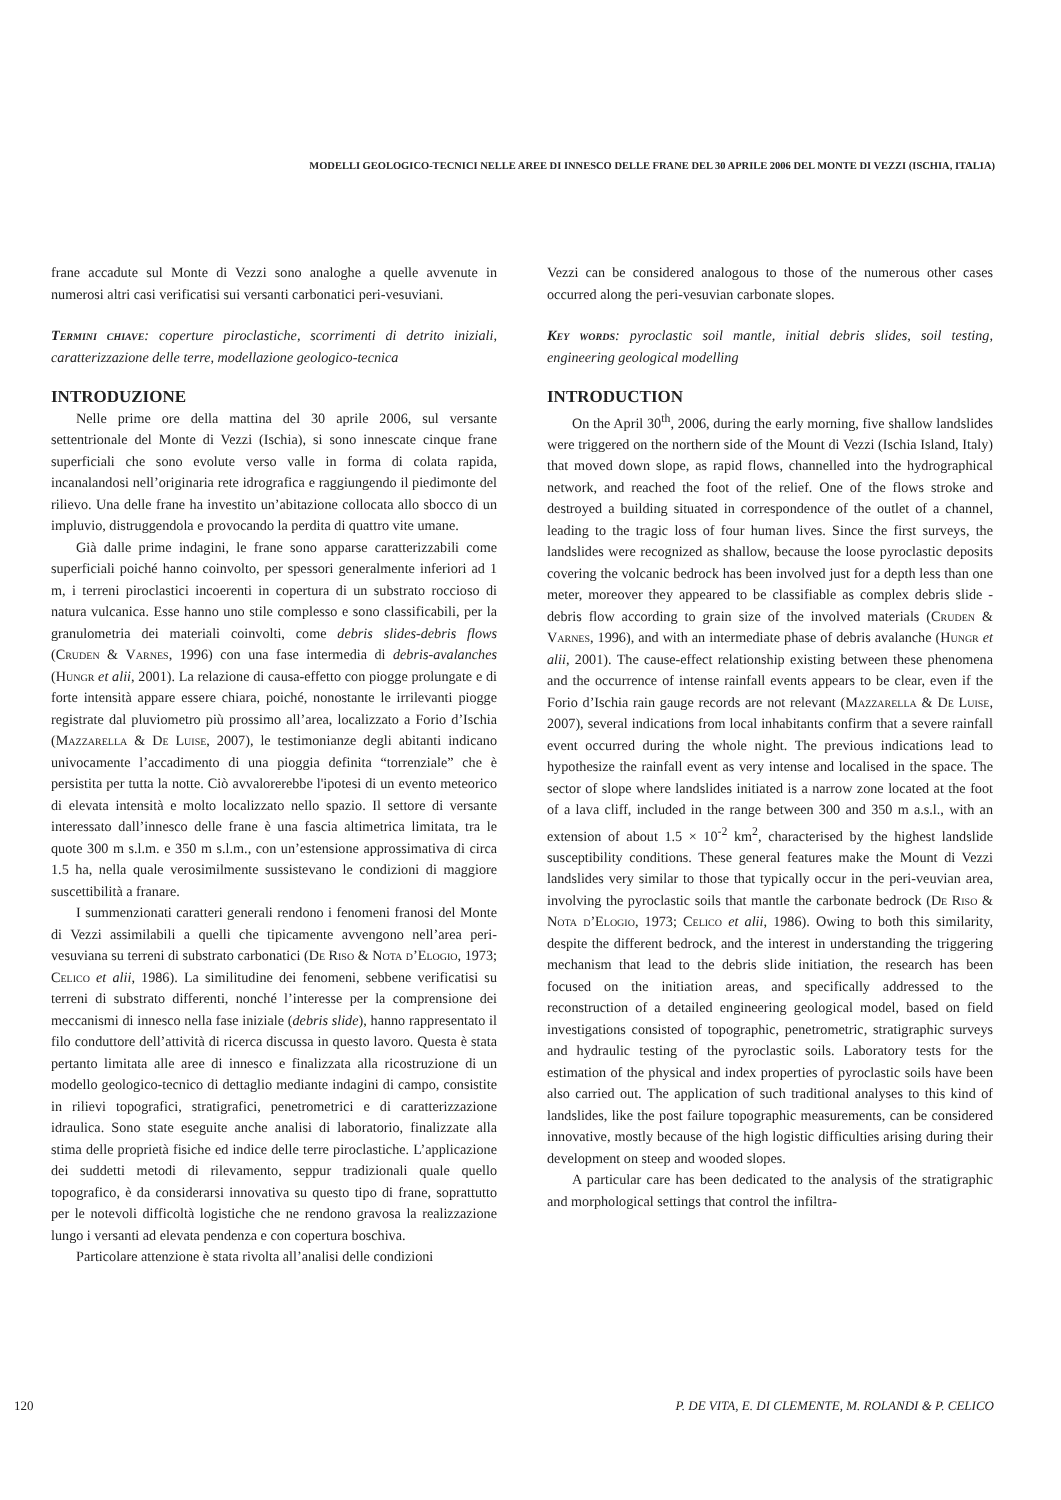MODELLI GEOLOGICO-TECNICI NELLE AREE DI INNESCO DELLE FRANE DEL 30 APRILE 2006 DEL MONTE DI VEZZI (ISCHIA, ITALIA)
frane accadute sul Monte di Vezzi sono analoghe a quelle avvenute in numerosi altri casi verificatisi sui versanti carbonatici peri-vesuviani.
Termini chiave: coperture piroclastiche, scorrimenti di detrito iniziali, caratterizzazione delle terre, modellazione geologico-tecnica
INTRODUZIONE
Nelle prime ore della mattina del 30 aprile 2006, sul versante settentrionale del Monte di Vezzi (Ischia), si sono innescate cinque frane superficiali che sono evolute verso valle in forma di colata rapida, incanalandosi nell’originaria rete idrografica e raggiungendo il piedimonte del rilievo. Una delle frane ha investito un’abitazione collocata allo sbocco di un impluvio, distruggendola e provocando la perdita di quattro vite umane.
Già dalle prime indagini, le frane sono apparse caratterizzabili come superficiali poiché hanno coinvolto, per spessori generalmente inferiori ad 1 m, i terreni piroclastici incoerenti in copertura di un substrato roccioso di natura vulcanica. Esse hanno uno stile complesso e sono classificabili, per la granulometria dei materiali coinvolti, come debris slides-debris flows (Cruden & Varnes, 1996) con una fase intermedia di debris-avalanches (Hungr et alii, 2001). La relazione di causa-effetto con piogge prolungate e di forte intensità appare essere chiara, poiché, nonostante le irrilevanti piogge registrate dal pluviometro più prossimo all’area, localizzato a Forio d’Ischia (Mazzarella & De Luise, 2007), le testimonianze degli abitanti indicano univocamente l’accadimento di una pioggia definita “torrenziale” che è persistita per tutta la notte. Ciò avvalorerebbe l'ipotesi di un evento meteorico di elevata intensità e molto localizzato nello spazio. Il settore di versante interessato dall’innesco delle frane è una fascia altimetrica limitata, tra le quote 300 m s.l.m. e 350 m s.l.m., con un’estensione approssimativa di circa 1.5 ha, nella quale verosimilmente sussistevano le condizioni di maggiore suscettibilità a franare.
I summenzionati caratteri generali rendono i fenomeni franosi del Monte di Vezzi assimilabili a quelli che tipicamente avvengono nell’area peri-vesuviana su terreni di substrato carbonatici (De Riso & Nota d’Elogio, 1973; Celico et alii, 1986). La similitudine dei fenomeni, sebbene verificatisi su terreni di substrato differenti, nonché l’interesse per la comprensione dei meccanismi di innesco nella fase iniziale (debris slide), hanno rappresentato il filo conduttore dell’attività di ricerca discussa in questo lavoro. Questa è stata pertanto limitata alle aree di innesco e finalizzata alla ricostruzione di un modello geologico-tecnico di dettaglio mediante indagini di campo, consistite in rilievi topografici, stratigrafici, penetrometrici e di caratterizzazione idraulica. Sono state eseguite anche analisi di laboratorio, finalizzate alla stima delle proprietà fisiche ed indice delle terre piroclastiche. L’applicazione dei suddetti metodi di rilevamento, seppur tradizionali quale quello topografico, è da considerarsi innovativa su questo tipo di frane, soprattutto per le notevoli difficoltà logistiche che ne rendono gravosa la realizzazione lungo i versanti ad elevata pendenza e con copertura boschiva.
Particolare attenzione è stata rivolta all’analisi delle condizioni
Vezzi can be considered analogous to those of the numerous other cases occurred along the peri-vesuvian carbonate slopes.
Key words: pyroclastic soil mantle, initial debris slides, soil testing, engineering geological modelling
INTRODUCTION
On the April 30<sup>th</sup>, 2006, during the early morning, five shallow landslides were triggered on the northern side of the Mount di Vezzi (Ischia Island, Italy) that moved down slope, as rapid flows, channelled into the hydrographical network, and reached the foot of the relief. One of the flows stroke and destroyed a building situated in correspondence of the outlet of a channel, leading to the tragic loss of four human lives. Since the first surveys, the landslides were recognized as shallow, because the loose pyroclastic deposits covering the volcanic bedrock has been involved just for a depth less than one meter, moreover they appeared to be classifiable as complex debris slide - debris flow according to grain size of the involved materials (Cruden & Varnes, 1996), and with an intermediate phase of debris avalanche (Hungr et alii, 2001). The cause-effect relationship existing between these phenomena and the occurrence of intense rainfall events appears to be clear, even if the Forio d’Ischia rain gauge records are not relevant (Mazzarella & De Luise, 2007), several indications from local inhabitants confirm that a severe rainfall event occurred during the whole night. The previous indications lead to hypothesize the rainfall event as very intense and localised in the space. The sector of slope where landslides initiated is a narrow zone located at the foot of a lava cliff, included in the range between 300 and 350 m a.s.l., with an extension of about 1.5 × 10<sup>-2</sup> km<sup>2</sup>, characterised by the highest landslide susceptibility conditions. These general features make the Mount di Vezzi landslides very similar to those that typically occur in the peri-veuvian area, involving the pyroclastic soils that mantle the carbonate bedrock (De Riso & Nota d’Elogio, 1973; Celico et alii, 1986). Owing to both this similarity, despite the different bedrock, and the interest in understanding the triggering mechanism that lead to the debris slide initiation, the research has been focused on the initiation areas, and specifically addressed to the reconstruction of a detailed engineering geological model, based on field investigations consisted of topographic, penetrometric, stratigraphic surveys and hydraulic testing of the pyroclastic soils. Laboratory tests for the estimation of the physical and index properties of pyroclastic soils have been also carried out. The application of such traditional analyses to this kind of landslides, like the post failure topographic measurements, can be considered innovative, mostly because of the high logistic difficulties arising during their development on steep and wooded slopes.
A particular care has been dedicated to the analysis of the stratigraphic and morphological settings that control the infiltra-
120 P. DE VITA, E. DI CLEMENTE, M. ROLANDI & P. CELICO